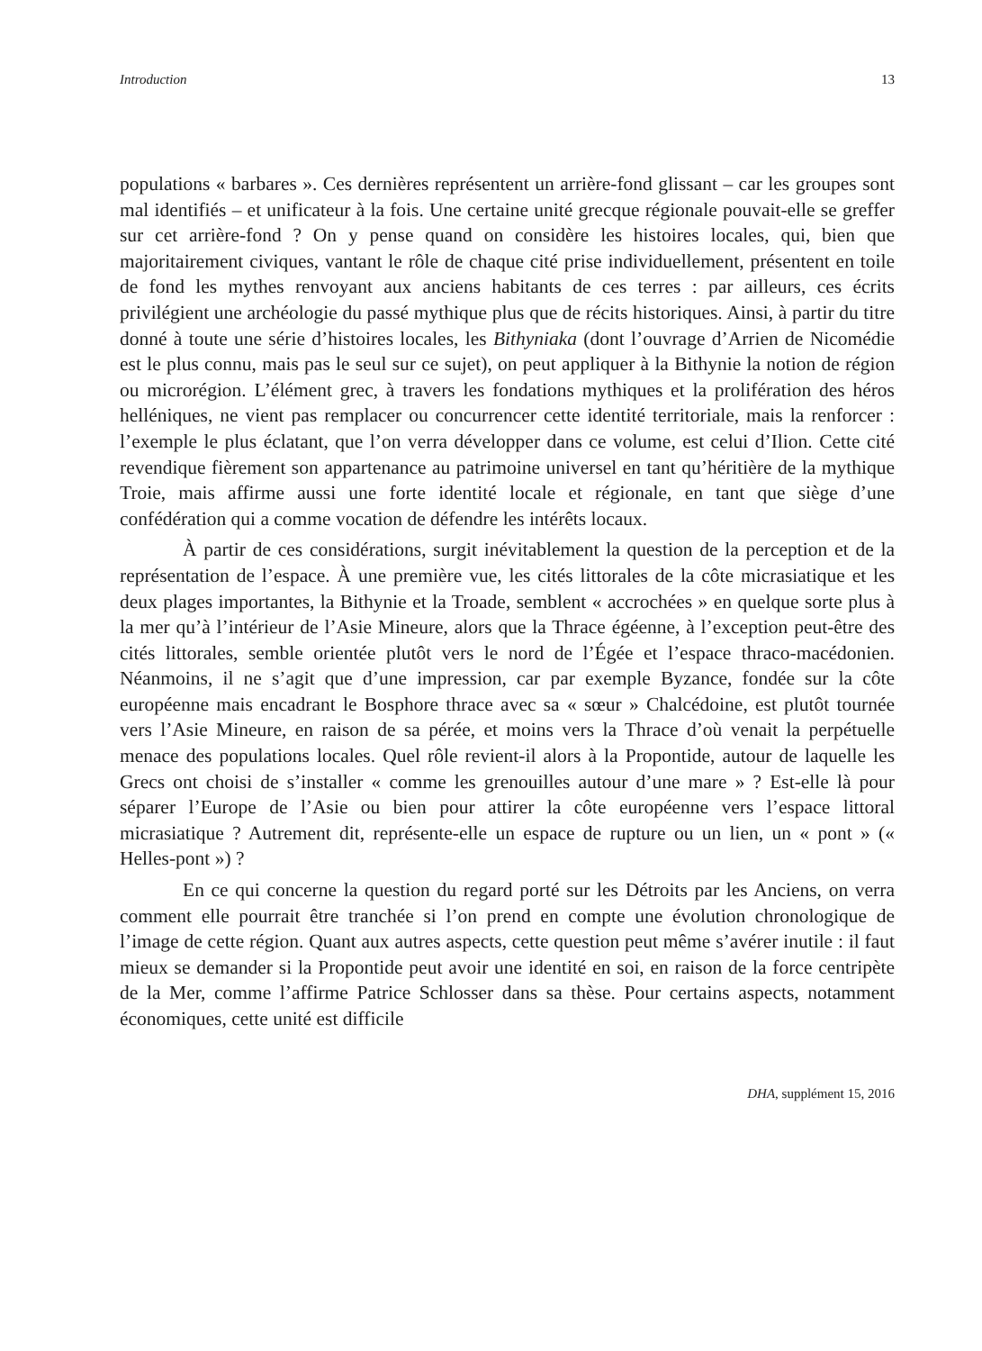Introduction 13
populations « barbares ». Ces dernières représentent un arrière-fond glissant – car les groupes sont mal identifiés – et unificateur à la fois. Une certaine unité grecque régionale pouvait-elle se greffer sur cet arrière-fond ? On y pense quand on considère les histoires locales, qui, bien que majoritairement civiques, vantant le rôle de chaque cité prise individuellement, présentent en toile de fond les mythes renvoyant aux anciens habitants de ces terres : par ailleurs, ces écrits privilégient une archéologie du passé mythique plus que de récits historiques. Ainsi, à partir du titre donné à toute une série d’histoires locales, les Bithyniaka (dont l’ouvrage d’Arrien de Nicomédie est le plus connu, mais pas le seul sur ce sujet), on peut appliquer à la Bithynie la notion de région ou microrégion. L’élément grec, à travers les fondations mythiques et la prolifération des héros helléniques, ne vient pas remplacer ou concurrencer cette identité territoriale, mais la renforcer : l’exemple le plus éclatant, que l’on verra développer dans ce volume, est celui d’Ilion. Cette cité revendique fièrement son appartenance au patrimoine universel en tant qu’héritière de la mythique Troie, mais affirme aussi une forte identité locale et régionale, en tant que siège d’une confédération qui a comme vocation de défendre les intérêts locaux.
À partir de ces considérations, surgit inévitablement la question de la perception et de la représentation de l’espace. À une première vue, les cités littorales de la côte micrasiatique et les deux plages importantes, la Bithynie et la Troade, semblent « accrochées » en quelque sorte plus à la mer qu’à l’intérieur de l’Asie Mineure, alors que la Thrace égéenne, à l’exception peut-être des cités littorales, semble orientée plutôt vers le nord de l’Égée et l’espace thraco-macédonien. Néanmoins, il ne s’agit que d’une impression, car par exemple Byzance, fondée sur la côte européenne mais encadrant le Bosphore thrace avec sa « sœur » Chalcédoine, est plutôt tournée vers l’Asie Mineure, en raison de sa pérée, et moins vers la Thrace d’où venait la perpétuelle menace des populations locales. Quel rôle revient-il alors à la Propontide, autour de laquelle les Grecs ont choisi de s’installer « comme les grenouilles autour d’une mare » ? Est-elle là pour séparer l’Europe de l’Asie ou bien pour attirer la côte européenne vers l’espace littoral micrasiatique ? Autrement dit, représente-elle un espace de rupture ou un lien, un « pont » (« Helles-pont ») ?
En ce qui concerne la question du regard porté sur les Détroits par les Anciens, on verra comment elle pourrait être tranchée si l’on prend en compte une évolution chronologique de l’image de cette région. Quant aux autres aspects, cette question peut même s’avérer inutile : il faut mieux se demander si la Propontide peut avoir une identité en soi, en raison de la force centripète de la Mer, comme l’affirme Patrice Schlosser dans sa thèse. Pour certains aspects, notamment économiques, cette unité est difficile
DHA, supplément 15, 2016